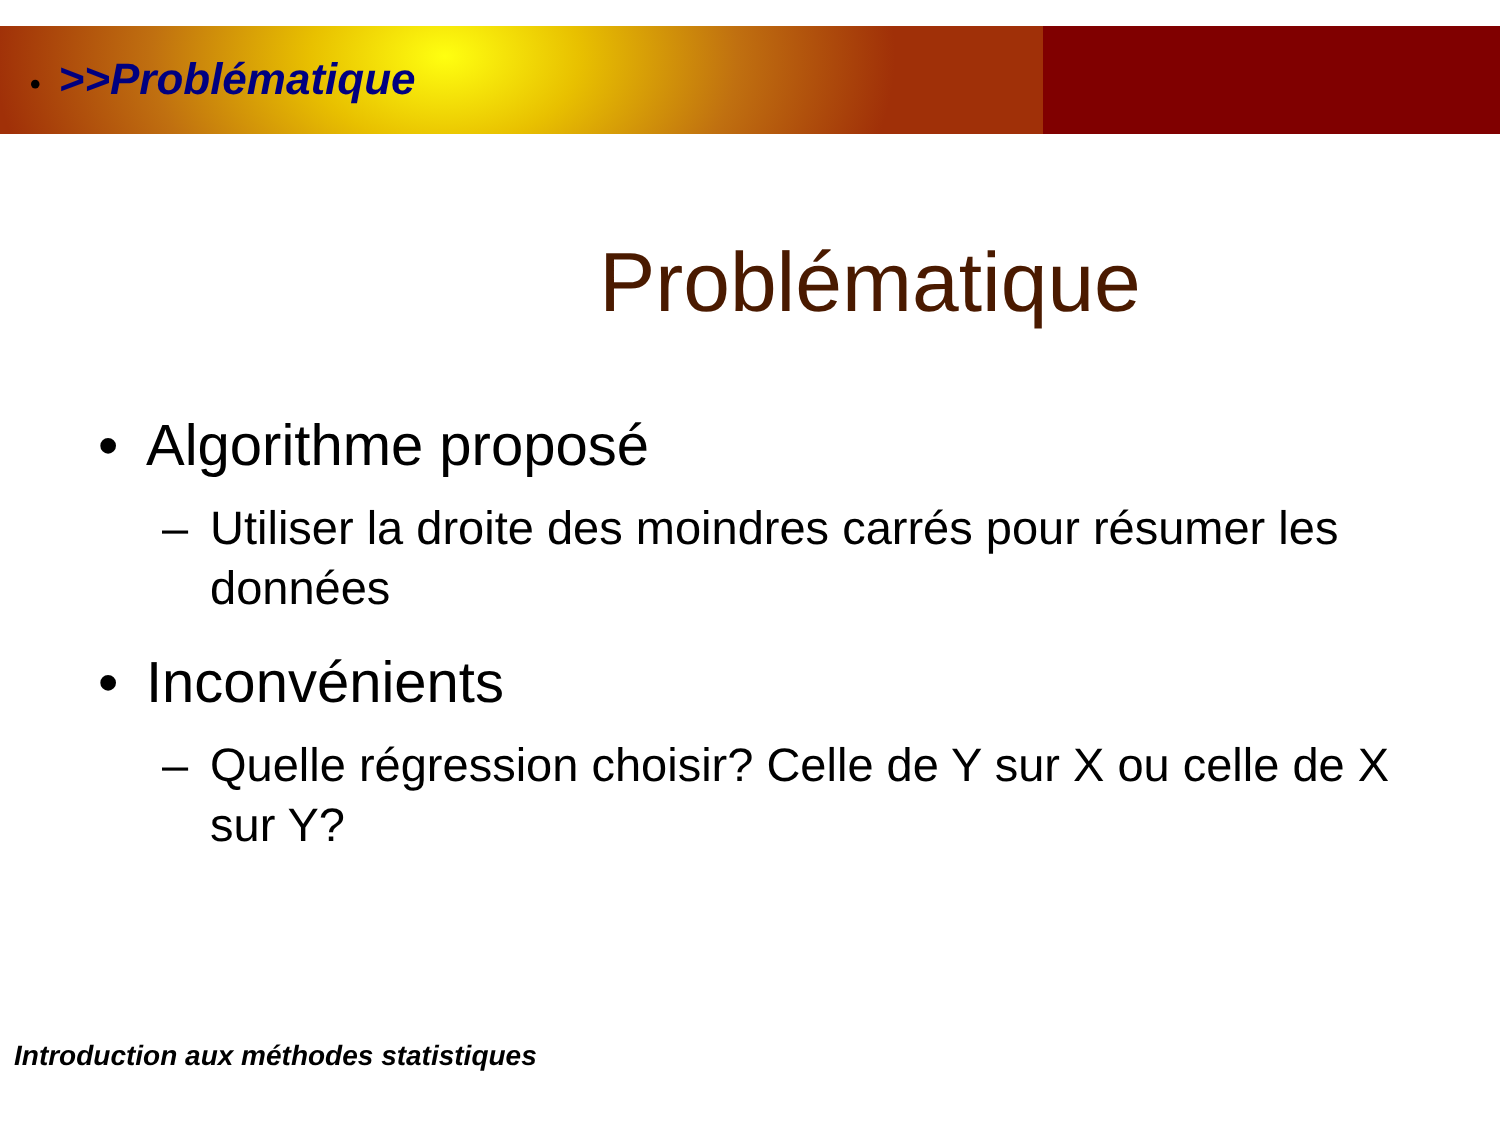• >>Problématique
Problématique
• Algorithme proposé
– Utiliser la droite des moindres carrés pour résumer les données
• Inconvénients
– Quelle régression choisir? Celle de Y sur X ou celle de X sur Y?
Introduction aux méthodes statistiques